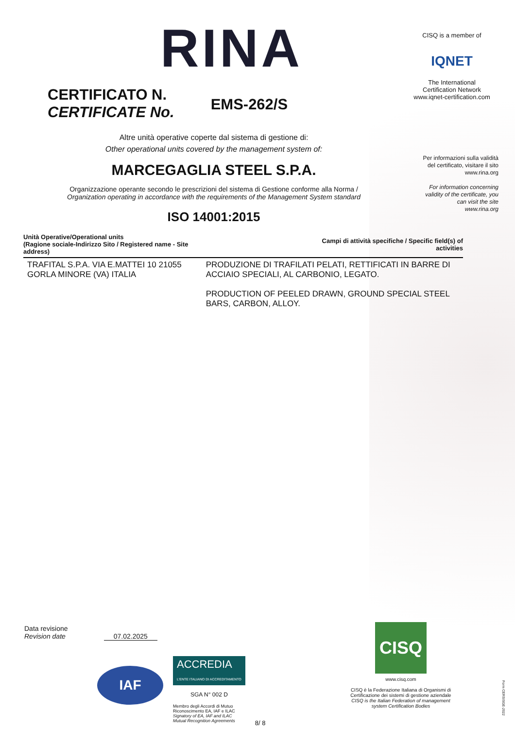RINA
CISQ is a member of
IQNET
The International Certification Network
www.iqnet-certification.com
CERTIFICATO N.
CERTIFICATE No.
EMS-262/S
Per informazioni sulla validità
del certificato, visitare il sito
www.rina.org
For information concerning
validity of the certificate, you
can visit the site
www.rina.org
Altre unità operative coperte dal sistema di gestione di:
Other operational units covered by the management system of:
MARCEGAGLIA STEEL S.P.A.
Organizzazione operante secondo le prescrizioni del sistema di Gestione conforme alla Norma /
Organization operating in accordance with the requirements of the Management System standard
ISO 14001:2015
| Unità Operative/Operational units (Ragione sociale-Indirizzo Sito / Registered name - Site address) | Campi di attività specifiche / Specific field(s) of activities |
| --- | --- |
| TRAFITAL S.P.A. VIA E.MATTEI 10 21055 GORLA MINORE (VA) ITALIA | PRODUZIONE DI TRAFILATI PELATI, RETTIFICATI IN BARRE DI ACCIAIO SPECIALI, AL CARBONIO, LEGATO. PRODUCTION OF PEELED DRAWN, GROUND SPECIAL STEEL BARS, CARBON, ALLOY. |
Data revisione
Revision date 07.02.2025
IAF
ACCREDIA
L'ENTE ITALIANO DI ACCREDITAMENTO
SGA N° 002 D
Membro degli Accordi di Mutuo
Riconoscimento EA, IAF e ILAC
Signatory of EA, IAF and ILAC
Mutual Recognition Agreements
8/ 8
CISQ
www.cisq.com
CISQ è la Federazione Italiana di Organismi di Certificazione dei sistemi di gestione aziendale
CISQ is the Italian Federation of management system Certification Bodies
Form CERSISGE-2022